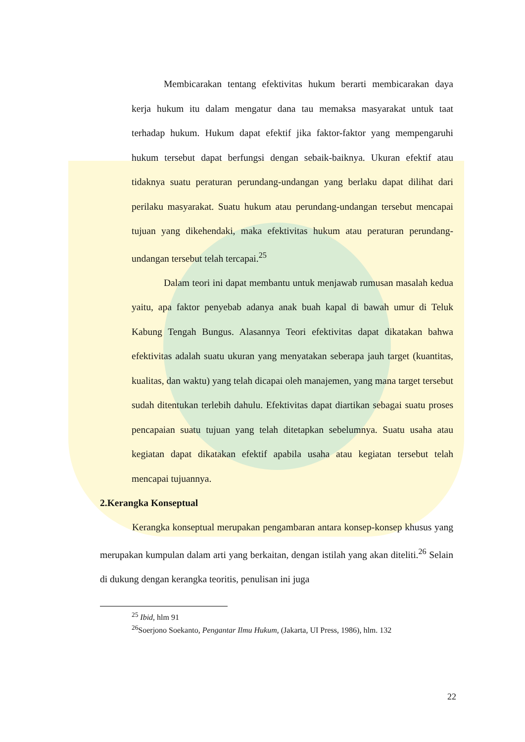Membicarakan tentang efektivitas hukum berarti membicarakan daya kerja hukum itu dalam mengatur dana tau memaksa masyarakat untuk taat terhadap hukum. Hukum dapat efektif jika faktor-faktor yang mempengaruhi hukum tersebut dapat berfungsi dengan sebaik-baiknya. Ukuran efektif atau tidaknya suatu peraturan perundang-undangan yang berlaku dapat dilihat dari perilaku masyarakat. Suatu hukum atau perundang-undangan tersebut mencapai tujuan yang dikehendaki, maka efektivitas hukum atau peraturan perundang-undangan tersebut telah tercapai.<sup>25</sup>
Dalam teori ini dapat membantu untuk menjawab rumusan masalah kedua yaitu, apa faktor penyebab adanya anak buah kapal di bawah umur di Teluk Kabung Tengah Bungus. Alasannya Teori efektivitas dapat dikatakan bahwa efektivitas adalah suatu ukuran yang menyatakan seberapa jauh target (kuantitas, kualitas, dan waktu) yang telah dicapai oleh manajemen, yang mana target tersebut sudah ditentukan terlebih dahulu. Efektivitas dapat diartikan sebagai suatu proses pencapaian suatu tujuan yang telah ditetapkan sebelumnya. Suatu usaha atau kegiatan dapat dikatakan efektif apabila usaha atau kegiatan tersebut telah mencapai tujuannya.
2.Kerangka Konseptual
Kerangka konseptual merupakan pengambaran antara konsep-konsep khusus yang merupakan kumpulan dalam arti yang berkaitan, dengan istilah yang akan diteliti.<sup>26</sup> Selain di dukung dengan kerangka teoritis, penulisan ini juga
<sup>25</sup> Ibid, hlm 91
<sup>26</sup> Soerjono Soekanto, Pengantar Ilmu Hukum, (Jakarta, UI Press, 1986), hlm. 132
22